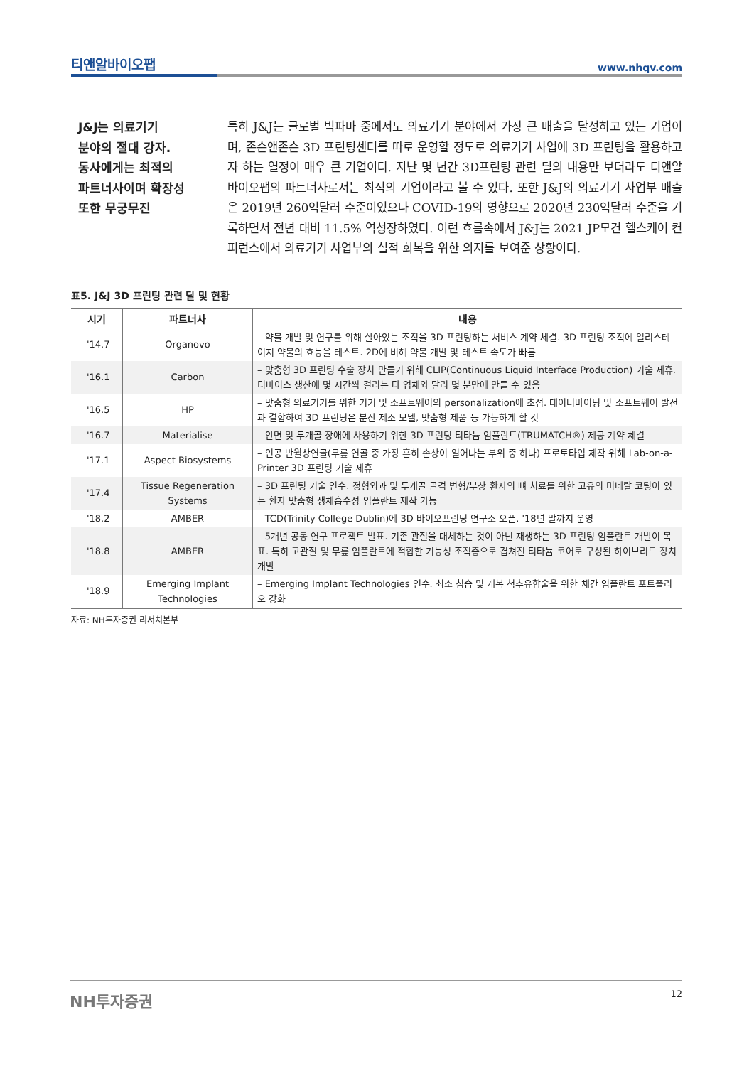티앤알바이오팹 www.nhqv.com
J&J는 의료기기
분야의 절대 강자.
동사에게는 최적의
파트너사이며 확장성
또한 무궁무진
특히 J&J는 글로벌 빅파마 중에서도 의료기기 분야에서 가장 큰 매출을 달성하고 있는 기업이며, 존슨앤존슨 3D 프린팅센터를 따로 운영할 정도로 의료기기 사업에 3D 프린팅을 활용하고자 하는 열정이 매우 큰 기업이다. 지난 몇 년간 3D프린팅 관련 딜의 내용만 보더라도 티앤알바이오팹의 파트너사로서는 최적의 기업이라고 볼 수 있다. 또한 J&J의 의료기기 사업부 매출은 2019년 260억달러 수준이었으나 COVID-19의 영향으로 2020년 230억달러 수준을 기록하면서 전년 대비 11.5% 역성장하였다. 이런 흐름속에서 J&J는 2021 JP모건 헬스케어 컨퍼런스에서 의료기기 사업부의 실적 회복을 위한 의지를 보여준 상황이다.
표5. J&J 3D 프린팅 관련 딜 및 현황
| 시기 | 파트너사 | 내용 |
| --- | --- | --- |
| '14.7 | Organovo | – 약물 개발 및 연구를 위해 살아있는 조직을 3D 프린팅하는 서비스 계약 체결. 3D 프린팅 조직에 얼리스테이지 약물의 효능을 테스트. 2D에 비해 약물 개발 및 테스트 속도가 빠름 |
| '16.1 | Carbon | – 맞춤형 3D 프린팅 수술 장치 만들기 위해 CLIP(Continuous Liquid Interface Production) 기술 제휴. 디바이스 생산에 몇 시간씩 걸리는 타 업체와 달리 몇 분만에 만들 수 있음 |
| '16.5 | HP | – 맞춤형 의료기기를 위한 기기 및 소프트웨어의 personalization에 초점. 데이터마이닝 및 소프트웨어 발전과 결합하여 3D 프린팅은 분산 제조 모델, 맞춤형 제품 등 가능하게 할 것 |
| '16.7 | Materialise | – 안면 및 두개골 장애에 사용하기 위한 3D 프린팅 티타늄 임플란트(TRUMATCH®) 제공 계약 체결 |
| '17.1 | Aspect Biosystems | – 인공 반월상연골(무릎 연골 중 가장 흔히 손상이 일어나는 부위 중 하나) 프로토타입 제작 위해 Lab-on-a-Printer 3D 프린팅 기술 제휴 |
| '17.4 | Tissue Regeneration Systems | – 3D 프린팅 기술 인수. 정형외과 및 두개골 골격 변형/부상 환자의 뼈 치료를 위한 고유의 미네랄 코팅이 있는 환자 맞춤형 생체흡수성 임플란트 제작 가능 |
| '18.2 | AMBER | – TCD(Trinity College Dublin)에 3D 바이오프린팅 연구소 오픈. '18년 말까지 운영 |
| '18.8 | AMBER | – 5개년 공동 연구 프로젝트 발표. 기존 관절을 대체하는 것이 아닌 재생하는 3D 프린팅 임플란트 개발이 목표. 특히 고관절 및 무릎 임플란트에 적합한 기능성 조직층으로 겹쳐진 티타늄 코어로 구성된 하이브리드 장치 개발 |
| '18.9 | Emerging Implant Technologies | – Emerging Implant Technologies 인수. 최소 침습 및 개복 척추유합술을 위한 체간 임플란트 포트폴리오 강화 |
자료: NH투자증권 리서치본부
NH투자증권 12